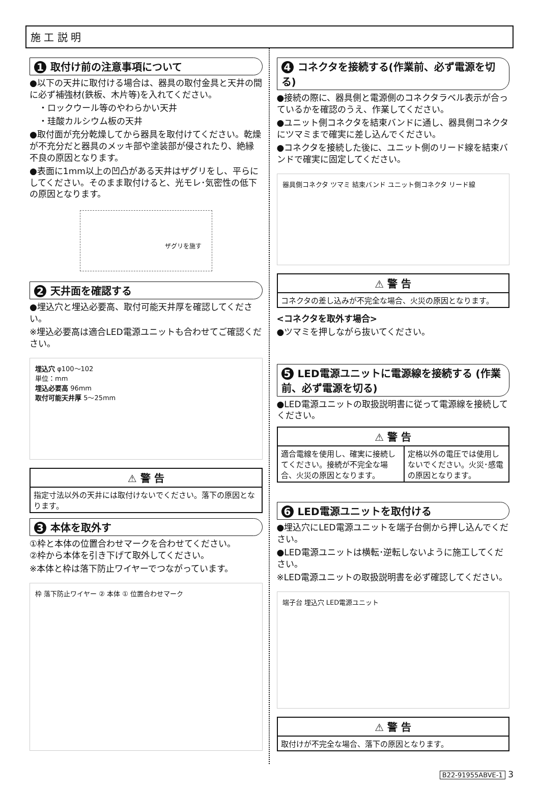施 工 説 明
1 取付け前の注意事項について
●以下の天井に取付ける場合は、器具の取付金具と天井の間に必ず補強材(鉄板、木片等)を入れてください。
・ロックウール等のやわらかい天井
・珪酸カルシウム板の天井
●取付面が充分乾燥してから器具を取付けてください。乾燥が不充分だと器具のメッキ部や塗装部が侵されたり、絶縁不良の原因となります。
●表面に1mm以上の凹凸がある天井はザグリをし、平らにしてください。そのまま取付けると、光モレ･気密性の低下の原因となります。
ザグリを施す
2 天井面を確認する
●埋込穴と埋込必要高、取付可能天井厚を確認してください。
※埋込必要高は適合LED電源ユニットも合わせてご確認ください。
埋込穴 φ100〜102
単位：mm
埋込必要高 96mm
取付可能天井厚 5〜25mm
| ⚠ 警 告 |
| --- |
| 指定寸法以外の天井には取付けないでください。落下の原因となります。 |
3 本体を取外す
①枠と本体の位置合わせマークを合わせてください。
②枠から本体を引き下げて取外してください。
※本体と枠は落下防止ワイヤーでつながっています。
枠 落下防止ワイヤー ② 本体 ① 位置合わせマーク
4 コネクタを接続する(作業前、必ず電源を切る)
●接続の際に、器具側と電源側のコネクタラベル表示が合っているかを確認のうえ、作業してください。
●ユニット側コネクタを結束バンドに通し、器具側コネクタにツマミまで確実に差し込んでください。
●コネクタを接続した後に、ユニット側のリード線を結束バンドで確実に固定してください。
器具側コネクタ ツマミ 結束バンド ユニット側コネクタ リード線
| ⚠ 警 告 |
| --- |
| コネクタの差し込みが不完全な場合、火災の原因となります。 |
<コネクタを取外す場合>
●ツマミを押しながら抜いてください。
5 LED電源ユニットに電源線を接続する (作業前、必ず電源を切る)
●LED電源ユニットの取扱説明書に従って電源線を接続してください。
| ⚠ 警 告 | |
| --- | --- |
| 適合電線を使用し、確実に接続してください。接続が不完全な場合、火災の原因となります。 | 定格以外の電圧では使用しないでください。火災･感電の原因となります。 |
6 LED電源ユニットを取付ける
●埋込穴にLED電源ユニットを端子台側から押し込んでください。
●LED電源ユニットは横転･逆転しないように施工してください。
※LED電源ユニットの取扱説明書を必ず確認してください。
端子台 埋込穴 LED電源ユニット
| ⚠ 警 告 |
| --- |
| 取付けが不完全な場合、落下の原因となります。 |
B22-91955ABVE-1 3